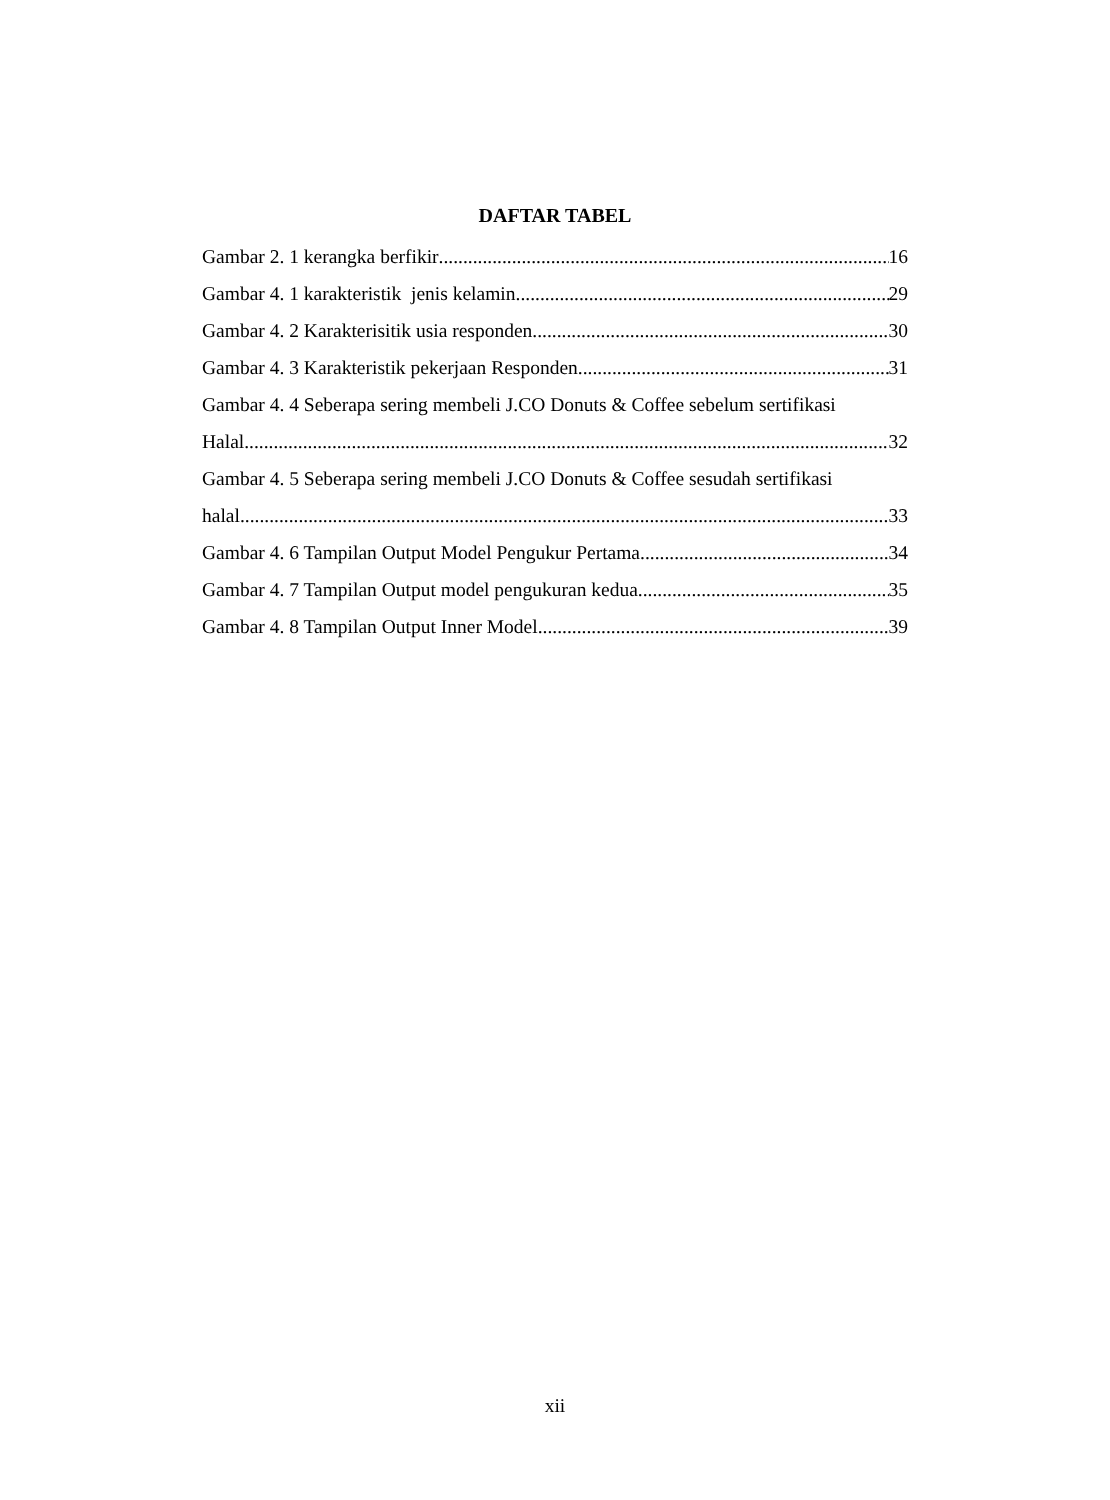DAFTAR TABEL
Gambar 2. 1 kerangka berfikir 16
Gambar 4. 1 karakteristik jenis kelamin 29
Gambar 4. 2 Karakterisitik usia responden 30
Gambar 4. 3 Karakteristik pekerjaan Responden 31
Gambar 4. 4 Seberapa sering membeli J.CO Donuts & Coffee sebelum sertifikasi
Halal 32
Gambar 4. 5 Seberapa sering membeli J.CO Donuts & Coffee sesudah sertifikasi
halal 33
Gambar 4. 6 Tampilan Output Model Pengukur Pertama 34
Gambar 4. 7 Tampilan Output model pengukuran kedua 35
Gambar 4. 8 Tampilan Output Inner Model 39
xii